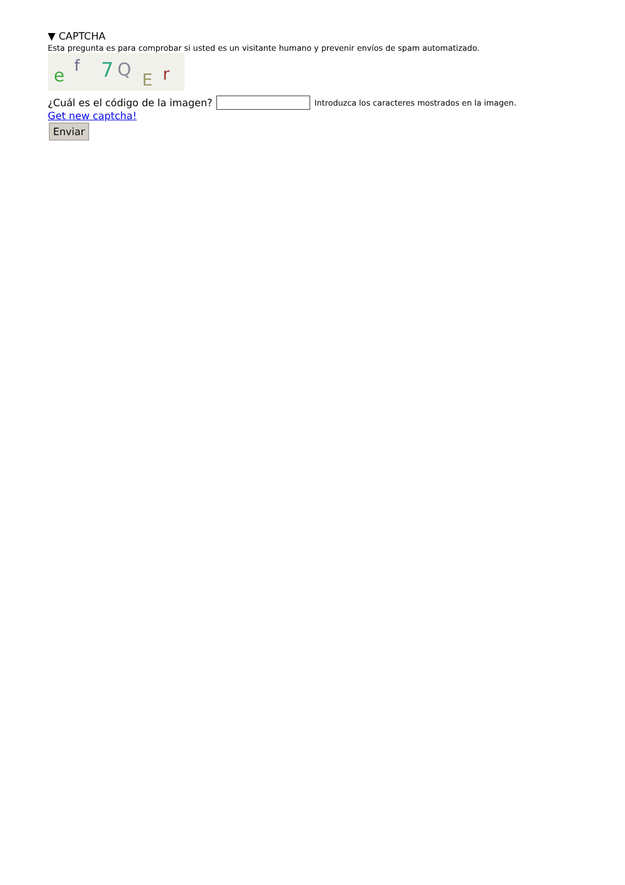▼ CAPTCHA
Esta pregunta es para comprobar si usted es un visitante humano y prevenir envíos de spam automatizado.
e
f
7
Q
E
r
¿Cuál es el código de la imagen? Introduzca los caracteres mostrados en la imagen.
Get new captcha!
Enviar